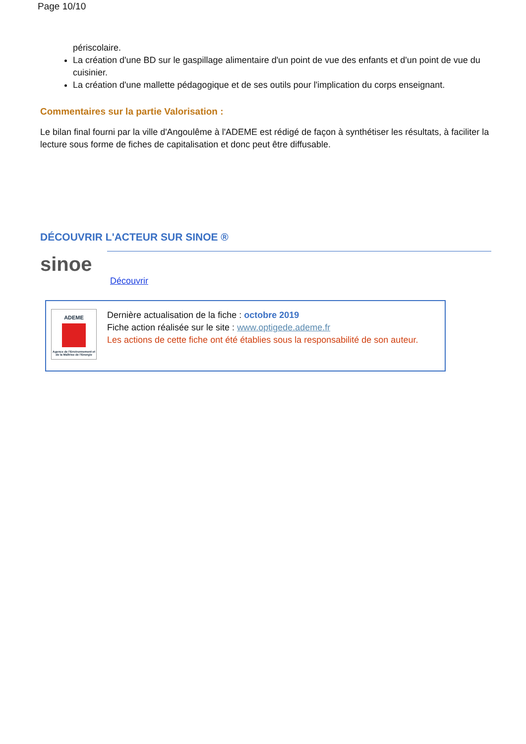Page 10/10
périscolaire.
La création d'une BD sur le gaspillage alimentaire d'un point de vue des enfants et d'un point de vue du cuisinier.
La création d'une mallette pédagogique et de ses outils pour l'implication du corps enseignant.
Commentaires sur la partie Valorisation :
Le bilan final fourni par la ville d'Angoulême à l'ADEME est rédigé de façon à synthétiser les résultats, à faciliter la lecture sous forme de fiches de capitalisation et donc peut être diffusable.
DÉCOUVRIR L'ACTEUR SUR SINOE ®
sinoe
Découvrir
ADEME
Agence de l'Environnement et de la Maîtrise de l'Energie
Dernière actualisation de la fiche : octobre 2019
Fiche action réalisée sur le site : www.optigede.ademe.fr
Les actions de cette fiche ont été établies sous la responsabilité de son auteur.